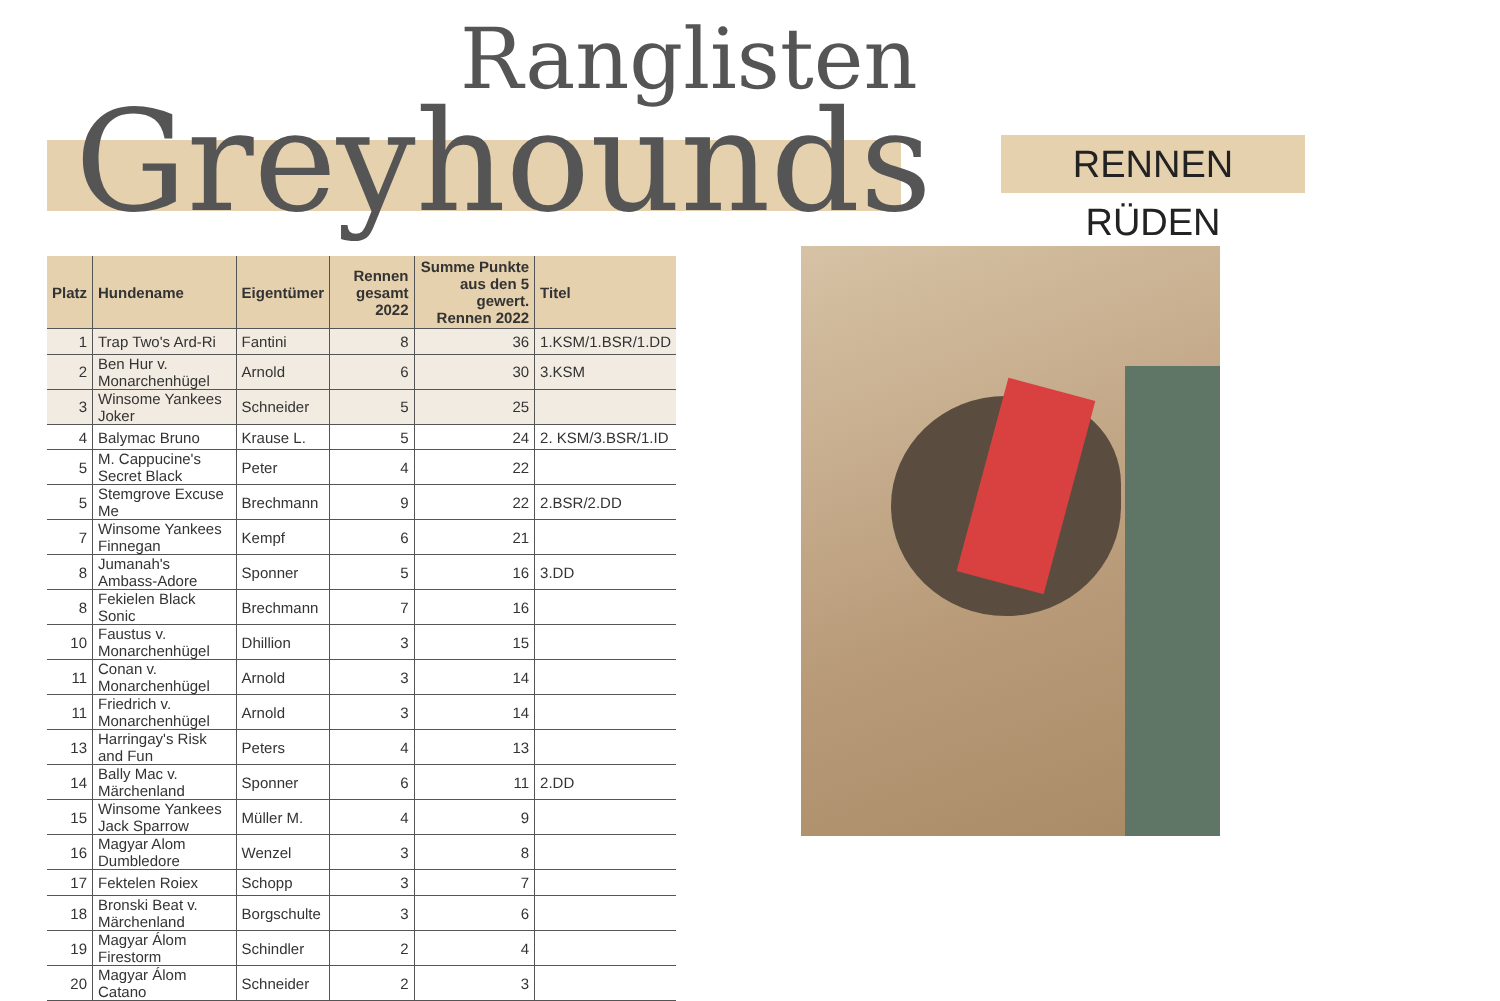Ranglisten
Greyhounds RENNEN RÜDEN
| Platz | Hundename | Eigentümer | Rennen gesamt 2022 | Summe Punkte aus den 5 gewert. Rennen 2022 | Titel |
| --- | --- | --- | --- | --- | --- |
| 1 | Trap Two's Ard-Ri | Fantini | 8 | 36 | 1.KSM/1.BSR/1.DD |
| 2 | Ben Hur v. Monarchenhügel | Arnold | 6 | 30 | 3.KSM |
| 3 | Winsome Yankees Joker | Schneider | 5 | 25 | |
| 4 | Balymac Bruno | Krause L. | 5 | 24 | 2. KSM/3.BSR/1.ID |
| 5 | M. Cappucine's Secret Black | Peter | 4 | 22 | |
| 5 | Stemgrove Excuse Me | Brechmann | 9 | 22 | 2.BSR/2.DD |
| 7 | Winsome Yankees Finnegan | Kempf | 6 | 21 | |
| 8 | Jumanah's Ambass-Adore | Sponner | 5 | 16 | 3.DD |
| 8 | Fekielen Black Sonic | Brechmann | 7 | 16 | |
| 10 | Faustus v. Monarchenhügel | Dhillion | 3 | 15 | |
| 11 | Conan v. Monarchenhügel | Arnold | 3 | 14 | |
| 11 | Friedrich v. Monarchenhügel | Arnold | 3 | 14 | |
| 13 | Harringay's Risk and Fun | Peters | 4 | 13 | |
| 14 | Bally Mac v. Märchenland | Sponner | 6 | 11 | 2.DD |
| 15 | Winsome Yankees Jack Sparrow | Müller M. | 4 | 9 | |
| 16 | Magyar Alom Dumbledore | Wenzel | 3 | 8 | |
| 17 | Fektelen Roiex | Schopp | 3 | 7 | |
| 18 | Bronski Beat v. Märchenland | Borgschulte | 3 | 6 | |
| 19 | Magyar Álom Firestorm | Schindler | 2 | 4 | |
| 20 | Magyar Álom Catano | Schneider | 2 | 3 | |